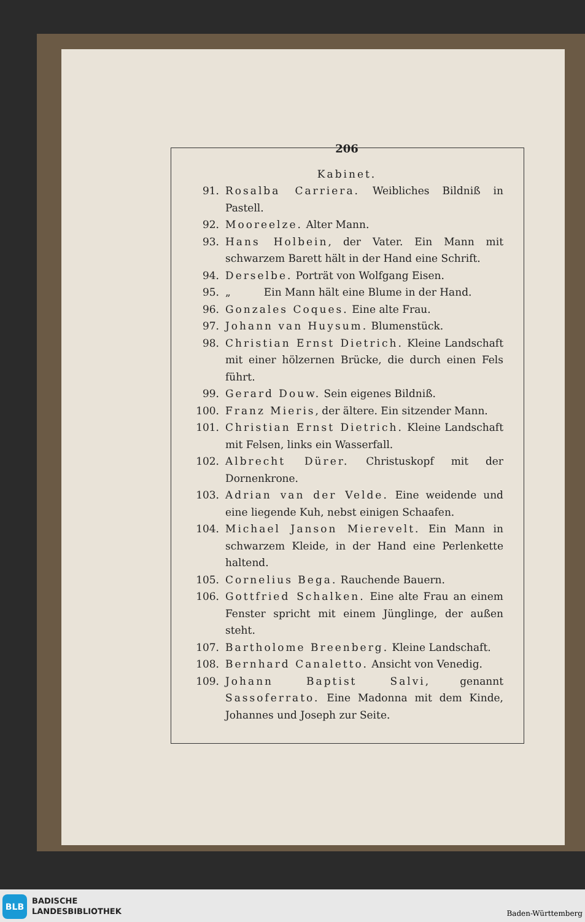206
Kabinet.
91. Rosalba Carriera. Weibliches Bildniß in Pastell.
92. Mooreelze. Alter Mann.
93. Hans Holbein, der Vater. Ein Mann mit schwarzem Barett hält in der Hand eine Schrift.
94. Derselbe. Porträt von Wolfgang Eisen.
95. „ Ein Mann hält eine Blume in der Hand.
96. Gonzales Coques. Eine alte Frau.
97. Johann van Huysum. Blumenstück.
98. Christian Ernst Dietrich. Kleine Landschaft mit einer hölzernen Brücke, die durch einen Fels führt.
99. Gerard Douw. Sein eigenes Bildniß.
100. Franz Mieris, der ältere. Ein sitzender Mann.
101. Christian Ernst Dietrich. Kleine Landschaft mit Felsen, links ein Wasserfall.
102. Albrecht Dürer. Christuskopf mit der Dornenkrone.
103. Adrian van der Velde. Eine weidende und eine liegende Kuh, nebst einigen Schaafen.
104. Michael Janson Mierevelt. Ein Mann in schwarzem Kleide, in der Hand eine Perlenkette haltend.
105. Cornelius Bega. Rauchende Bauern.
106. Gottfried Schalken. Eine alte Frau an einem Fenster spricht mit einem Jünglinge, der außen steht.
107. Bartholome Breenberg. Kleine Landschaft.
108. Bernhard Canaletto. Ansicht von Venedig.
109. Johann Baptist Salvi, genannt Sassoferrato. Eine Madonna mit dem Kinde, Johannes und Joseph zur Seite.
BLB
BADISCHE
LANDESBIBLIOTHEK
Baden-Württemberg